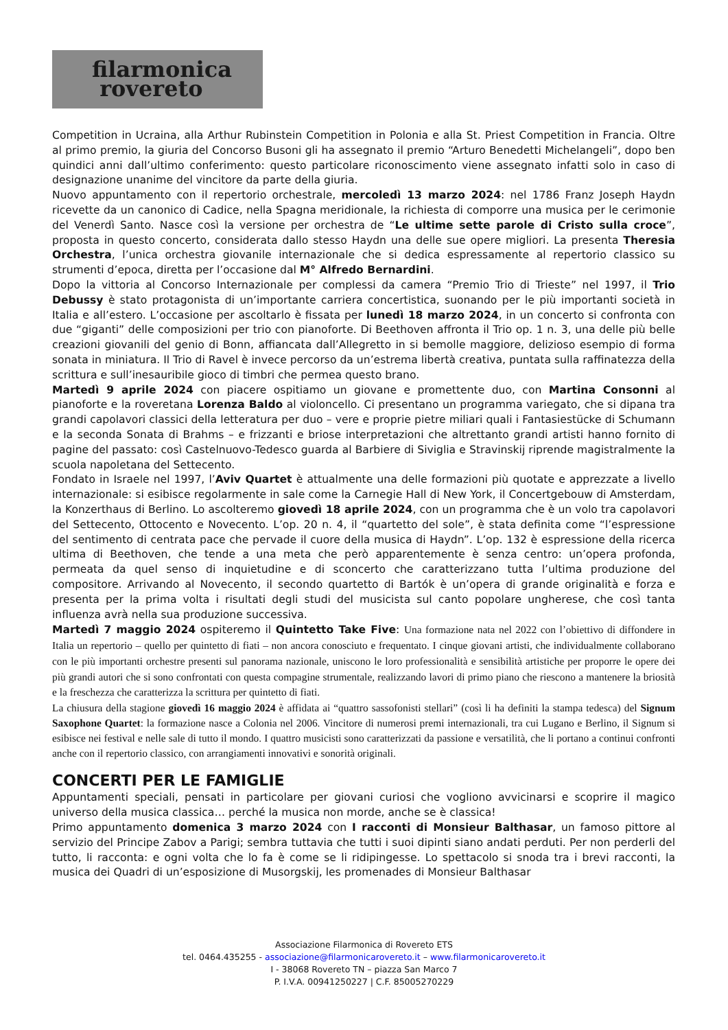filarmonica
rovereto
Competition in Ucraina, alla Arthur Rubinstein Competition in Polonia e alla St. Priest Competition in Francia. Oltre al primo premio, la giuria del Concorso Busoni gli ha assegnato il premio “Arturo Benedetti Michelangeli”, dopo ben quindici anni dall’ultimo conferimento: questo particolare riconoscimento viene assegnato infatti solo in caso di designazione unanime del vincitore da parte della giuria.
Nuovo appuntamento con il repertorio orchestrale, mercoledì 13 marzo 2024: nel 1786 Franz Joseph Haydn ricevette da un canonico di Cadice, nella Spagna meridionale, la richiesta di comporre una musica per le cerimonie del Venerdì Santo. Nasce così la versione per orchestra de “Le ultime sette parole di Cristo sulla croce”, proposta in questo concerto, considerata dallo stesso Haydn una delle sue opere migliori. La presenta Theresia Orchestra, l’unica orchestra giovanile internazionale che si dedica espressamente al repertorio classico su strumenti d’epoca, diretta per l’occasione dal M° Alfredo Bernardini.
Dopo la vittoria al Concorso Internazionale per complessi da camera “Premio Trio di Trieste” nel 1997, il Trio Debussy è stato protagonista di un’importante carriera concertistica, suonando per le più importanti società in Italia e all’estero. L’occasione per ascoltarlo è fissata per lunedì 18 marzo 2024, in un concerto si confronta con due “giganti” delle composizioni per trio con pianoforte. Di Beethoven affronta il Trio op. 1 n. 3, una delle più belle creazioni giovanili del genio di Bonn, affiancata dall’Allegretto in si bemolle maggiore, delizioso esempio di forma sonata in miniatura. Il Trio di Ravel è invece percorso da un’estrema libertà creativa, puntata sulla raffinatezza della scrittura e sull’inesauribile gioco di timbri che permea questo brano.
Martedì 9 aprile 2024 con piacere ospitiamo un giovane e promettente duo, con Martina Consonni al pianoforte e la roveretana Lorenza Baldo al violoncello. Ci presentano un programma variegato, che si dipana tra grandi capolavori classici della letteratura per duo – vere e proprie pietre miliari quali i Fantasiestücke di Schumann e la seconda Sonata di Brahms – e frizzanti e briose interpretazioni che altrettanto grandi artisti hanno fornito di pagine del passato: così Castelnuovo-Tedesco guarda al Barbiere di Siviglia e Stravinskij riprende magistralmente la scuola napoletana del Settecento.
Fondato in Israele nel 1997, l’Aviv Quartet è attualmente una delle formazioni più quotate e apprezzate a livello internazionale: si esibisce regolarmente in sale come la Carnegie Hall di New York, il Concertgebouw di Amsterdam, la Konzerthaus di Berlino. Lo ascolteremo giovedì 18 aprile 2024, con un programma che è un volo tra capolavori del Settecento, Ottocento e Novecento. L’op. 20 n. 4, il “quartetto del sole”, è stata definita come “l’espressione del sentimento di centrata pace che pervade il cuore della musica di Haydn”. L’op. 132 è espressione della ricerca ultima di Beethoven, che tende a una meta che però apparentemente è senza centro: un’opera profonda, permeata da quel senso di inquietudine e di sconcerto che caratterizzano tutta l’ultima produzione del compositore. Arrivando al Novecento, il secondo quartetto di Bartók è un’opera di grande originalità e forza e presenta per la prima volta i risultati degli studi del musicista sul canto popolare ungherese, che così tanta influenza avrà nella sua produzione successiva.
Martedì 7 maggio 2024 ospiteremo il Quintetto Take Five: Una formazione nata nel 2022 con l’obiettivo di diffondere in Italia un repertorio – quello per quintetto di fiati – non ancora conosciuto e frequentato. I cinque giovani artisti, che individualmente collaborano con le più importanti orchestre presenti sul panorama nazionale, uniscono le loro professionalità e sensibilità artistiche per proporre le opere dei più grandi autori che si sono confrontati con questa compagine strumentale, realizzando lavori di primo piano che riescono a mantenere la briosità e la freschezza che caratterizza la scrittura per quintetto di fiati.
La chiusura della stagione giovedì 16 maggio 2024 è affidata ai “quattro sassofonisti stellari” (così li ha definiti la stampa tedesca) del Signum Saxophone Quartet: la formazione nasce a Colonia nel 2006. Vincitore di numerosi premi internazionali, tra cui Lugano e Berlino, il Signum si esibisce nei festival e nelle sale di tutto il mondo. I quattro musicisti sono caratterizzati da passione e versatilità, che li portano a continui confronti anche con il repertorio classico, con arrangiamenti innovativi e sonorità originali.
CONCERTI PER LE FAMIGLIE
Appuntamenti speciali, pensati in particolare per giovani curiosi che vogliono avvicinarsi e scoprire il magico universo della musica classica… perché la musica non morde, anche se è classica!
Primo appuntamento domenica 3 marzo 2024 con I racconti di Monsieur Balthasar, un famoso pittore al servizio del Principe Zabov a Parigi; sembra tuttavia che tutti i suoi dipinti siano andati perduti. Per non perderli del tutto, li racconta: e ogni volta che lo fa è come se li ridipingesse. Lo spettacolo si snoda tra i brevi racconti, la musica dei Quadri di un’esposizione di Musorgskij, les promenades di Monsieur Balthasar
Associazione Filarmonica di Rovereto ETS
tel. 0464.435255 - associazione@filarmonicarovereto.it – www.filarmonicarovereto.it
I - 38068 Rovereto TN – piazza San Marco 7
P. I.V.A. 00941250227 | C.F. 85005270229